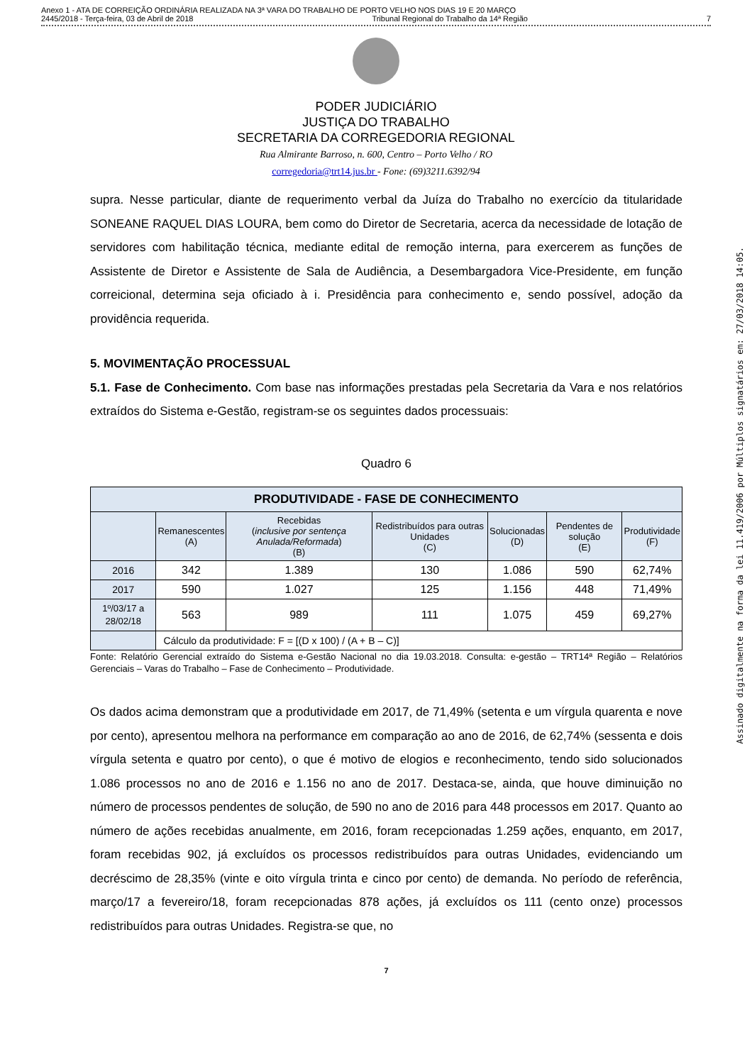Anexo 1 - ATA DE CORREIÇÃO ORDINÁRIA REALIZADA NA 3ª VARA DO TRABALHO DE PORTO VELHO NOS DIAS 19 E 20 MARÇO
2445/2018 - Terça-feira, 03 de Abril de 2018 Tribunal Regional do Trabalho da 14ª Região 7
PODER JUDICIÁRIO
JUSTIÇA DO TRABALHO
SECRETARIA DA CORREGEDORIA REGIONAL
Rua Almirante Barroso, n. 600, Centro – Porto Velho / RO
corregedoria@trt14.jus.br - Fone: (69)3211.6392/94
supra. Nesse particular, diante de requerimento verbal da Juíza do Trabalho no exercício da titularidade SONEANE RAQUEL DIAS LOURA, bem como do Diretor de Secretaria, acerca da necessidade de lotação de servidores com habilitação técnica, mediante edital de remoção interna, para exercerem as funções de Assistente de Diretor e Assistente de Sala de Audiência, a Desembargadora Vice-Presidente, em função correicional, determina seja oficiado à i. Presidência para conhecimento e, sendo possível, adoção da providência requerida.
5. MOVIMENTAÇÃO PROCESSUAL
5.1. Fase de Conhecimento. Com base nas informações prestadas pela Secretaria da Vara e nos relatórios extraídos do Sistema e-Gestão, registram-se os seguintes dados processuais:
Quadro 6
| PRODUTIVIDADE - FASE DE CONHECIMENTO | | | | | | |
| | Remanescentes (A) | Recebidas ( inclusive por sentença Anulada/Reformada ) (B) | Redistribuídos para outras Unidades (C) | Solucionadas (D) | Pendentes de solução (E) | Produtividade (F) |
| 2016 | 342 | 1.389 | 130 | 1.086 | 590 | 62,74% |
| 2017 | 590 | 1.027 | 125 | 1.156 | 448 | 71,49% |
| 1º/03/17 a 28/02/18 | 563 | 989 | 111 | 1.075 | 459 | 69,27% |
| | Cálculo da produtividade: F = [(D x 100) / (A + B – C)] | | | | | |
Fonte: Relatório Gerencial extraído do Sistema e-Gestão Nacional no dia 19.03.2018. Consulta: e-gestão – TRT14ª Região – Relatórios Gerenciais – Varas do Trabalho – Fase de Conhecimento – Produtividade.
Os dados acima demonstram que a produtividade em 2017, de 71,49% (setenta e um vírgula quarenta e nove por cento), apresentou melhora na performance em comparação ao ano de 2016, de 62,74% (sessenta e dois vírgula setenta e quatro por cento), o que é motivo de elogios e reconhecimento, tendo sido solucionados 1.086 processos no ano de 2016 e 1.156 no ano de 2017. Destaca-se, ainda, que houve diminuição no número de processos pendentes de solução, de 590 no ano de 2016 para 448 processos em 2017. Quanto ao número de ações recebidas anualmente, em 2016, foram recepcionadas 1.259 ações, enquanto, em 2017, foram recebidas 902, já excluídos os processos redistribuídos para outras Unidades, evidenciando um decréscimo de 28,35% (vinte e oito vírgula trinta e cinco por cento) de demanda. No período de referência, março/17 a fevereiro/18, foram recepcionadas 878 ações, já excluídos os 111 (cento onze) processos redistribuídos para outras Unidades. Registra-se que, no
7
Assinado digitalmente na forma da lei 11.419/2006 por Múltiplos signatários em: 27/03/2018 14:05.